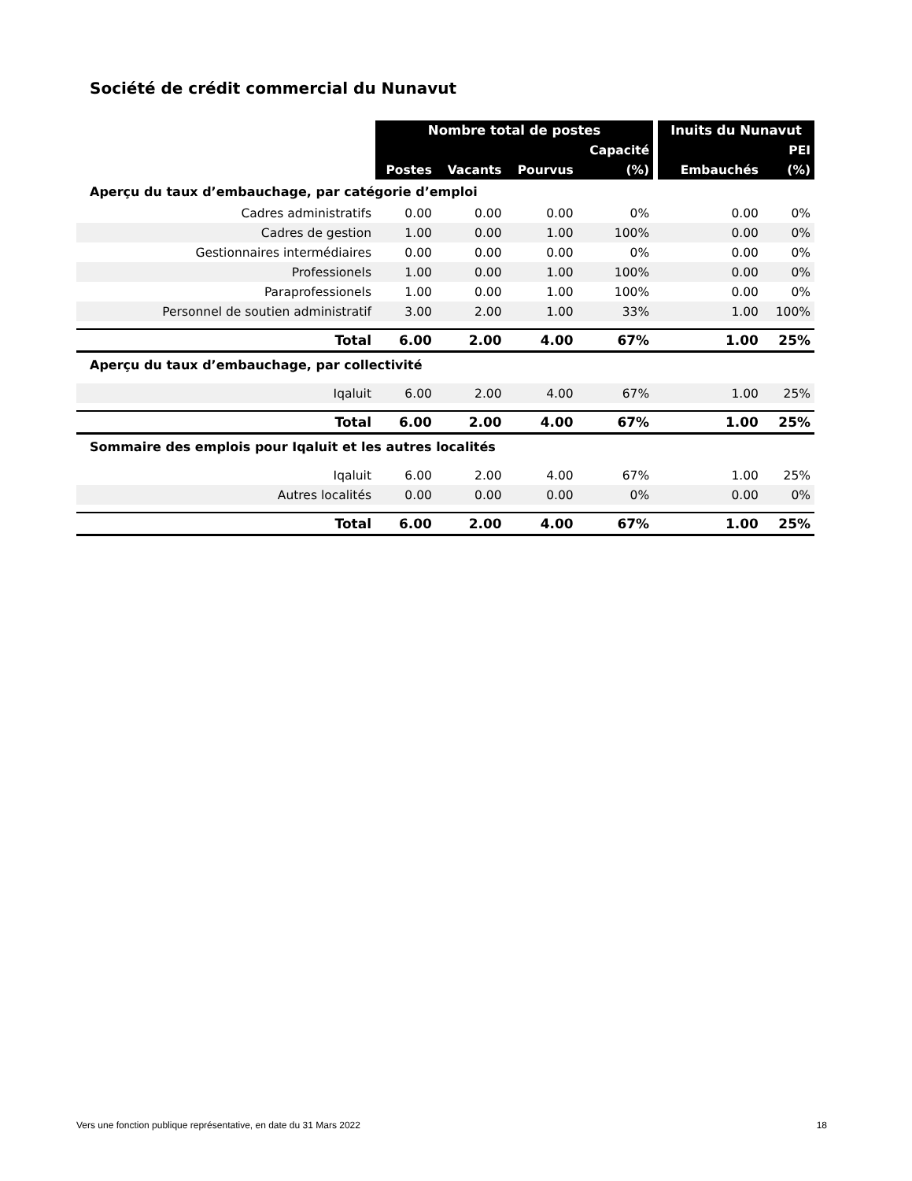Société de crédit commercial du Nunavut
| | Nombre total de postes | | | | | Inuits du Nunavut | |
| | | | | Capacité | | | PEI |
| | Postes | Vacants | Pourvus | (%) | | Embauchés | (%) |
| Aperçu du taux d’embauchage, par catégorie d’emploi | | | | | | | |
| Cadres administratifs | 0.00 | 0.00 | 0.00 | 0% | | 0.00 | 0% |
| Cadres de gestion | 1.00 | 0.00 | 1.00 | 100% | | 0.00 | 0% |
| Gestionnaires intermédiaires | 0.00 | 0.00 | 0.00 | 0% | | 0.00 | 0% |
| Professionels | 1.00 | 0.00 | 1.00 | 100% | | 0.00 | 0% |
| Paraprofessionels | 1.00 | 0.00 | 1.00 | 100% | | 0.00 | 0% |
| Personnel de soutien administratif | 3.00 | 2.00 | 1.00 | 33% | | 1.00 | 100% |
| Total | 6.00 | 2.00 | 4.00 | 67% | | 1.00 | 25% |
| Aperçu du taux d’embauchage, par collectivité | | | | | | | |
| Iqaluit | 6.00 | 2.00 | 4.00 | 67% | | 1.00 | 25% |
| Total | 6.00 | 2.00 | 4.00 | 67% | | 1.00 | 25% |
| Sommaire des emplois pour Iqaluit et les autres localités | | | | | | | |
| Iqaluit | 6.00 | 2.00 | 4.00 | 67% | | 1.00 | 25% |
| Autres localités | 0.00 | 0.00 | 0.00 | 0% | | 0.00 | 0% |
| Total | 6.00 | 2.00 | 4.00 | 67% | | 1.00 | 25% |
Vers une fonction publique représentative, en date du 31 Mars 2022 18